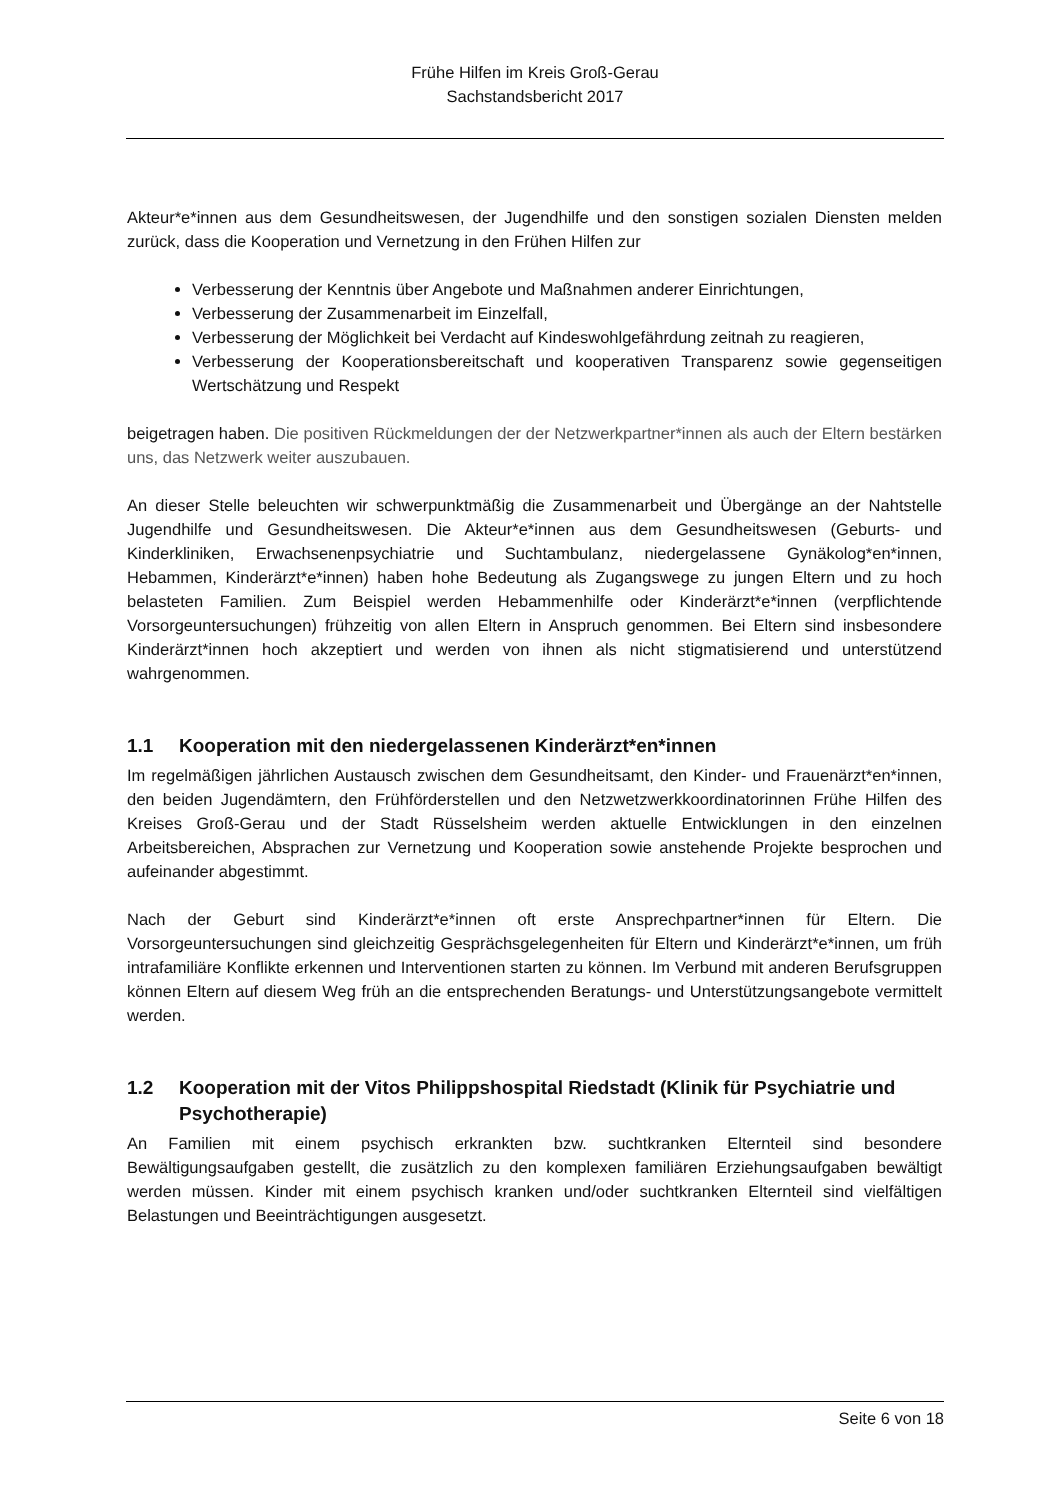Frühe Hilfen im Kreis Groß-Gerau
Sachstandsbericht 2017
Akteur*e*innen aus dem Gesundheitswesen, der Jugendhilfe und den sonstigen sozialen Diensten melden zurück, dass die Kooperation und Vernetzung in den Frühen Hilfen zur
Verbesserung der Kenntnis über Angebote und Maßnahmen anderer Einrichtungen,
Verbesserung der Zusammenarbeit im Einzelfall,
Verbesserung der Möglichkeit bei Verdacht auf Kindeswohlgefährdung zeitnah zu reagieren,
Verbesserung der Kooperationsbereitschaft und kooperativen Transparenz sowie gegenseitigen Wertschätzung und Respekt
beigetragen haben. Die positiven Rückmeldungen der der Netzwerkpartner*innen als auch der Eltern bestärken uns, das Netzwerk weiter auszubauen.
An dieser Stelle beleuchten wir schwerpunktmäßig die Zusammenarbeit und Übergänge an der Nahtstelle Jugendhilfe und Gesundheitswesen. Die Akteur*e*innen aus dem Gesundheitswesen (Geburts- und Kinderkliniken, Erwachsenenpsychiatrie und Suchtambulanz, niedergelassene Gynäkolog*en*innen, Hebammen, Kinderärzt*e*innen) haben hohe Bedeutung als Zugangswege zu jungen Eltern und zu hoch belasteten Familien. Zum Beispiel werden Hebammenhilfe oder Kinderärzt*e*innen (verpflichtende Vorsorgeuntersuchungen) frühzeitig von allen Eltern in Anspruch genommen. Bei Eltern sind insbesondere Kinderärzt*innen hoch akzeptiert und werden von ihnen als nicht stigmatisierend und unterstützend wahrgenommen.
1.1 Kooperation mit den niedergelassenen Kinderärzt*en*innen
Im regelmäßigen jährlichen Austausch zwischen dem Gesundheitsamt, den Kinder- und Frauenärzt*en*innen, den beiden Jugendämtern, den Frühförderstellen und den Netzwetzwerkkoordinatorinnen Frühe Hilfen des Kreises Groß-Gerau und der Stadt Rüsselsheim werden aktuelle Entwicklungen in den einzelnen Arbeitsbereichen, Absprachen zur Vernetzung und Kooperation sowie anstehende Projekte besprochen und aufeinander abgestimmt.
Nach der Geburt sind Kinderärzt*e*innen oft erste Ansprechpartner*innen für Eltern. Die Vorsorgeuntersuchungen sind gleichzeitig Gesprächsgelegenheiten für Eltern und Kinderärzt*e*innen, um früh intrafamiliäre Konflikte erkennen und Interventionen starten zu können. Im Verbund mit anderen Berufsgruppen können Eltern auf diesem Weg früh an die entsprechenden Beratungs- und Unterstützungsangebote vermittelt werden.
1.2 Kooperation mit der Vitos Philippshospital Riedstadt (Klinik für Psychiatrie und Psychotherapie)
An Familien mit einem psychisch erkrankten bzw. suchtkranken Elternteil sind besondere Bewältigungsaufgaben gestellt, die zusätzlich zu den komplexen familiären Erziehungsaufgaben bewältigt werden müssen. Kinder mit einem psychisch kranken und/oder suchtkranken Elternteil sind vielfältigen Belastungen und Beeinträchtigungen ausgesetzt.
Seite 6 von 18